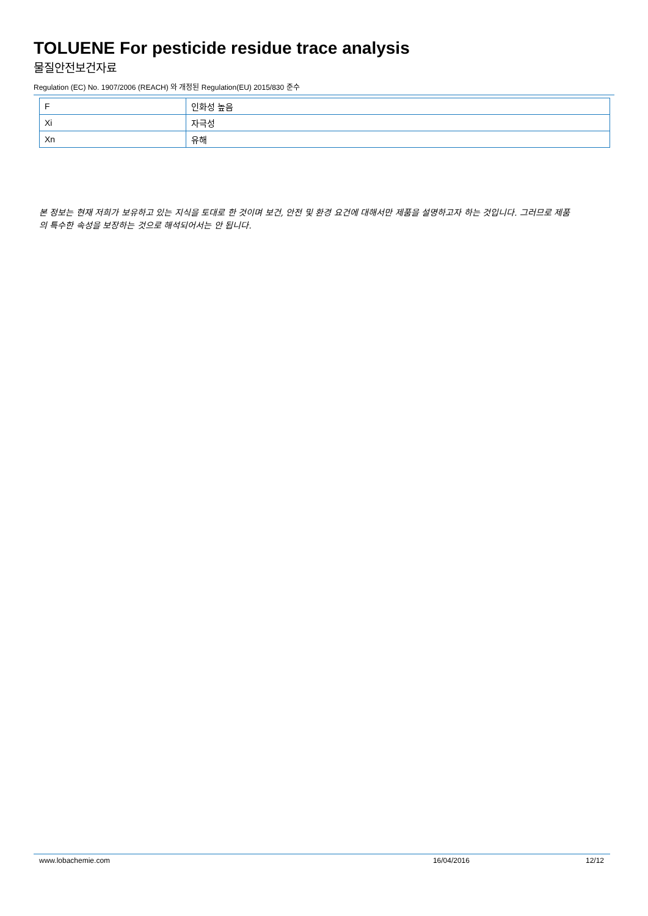TOLUENE For pesticide residue trace analysis
물질안전보건자료
Regulation (EC) No. 1907/2006 (REACH) 와 개정된 Regulation(EU) 2015/830 준수
| F | 인화성 높음 |
| Xi | 자극성 |
| Xn | 유해 |
본 정보는 현재 저희가 보유하고 있는 지식을 토대로 한 것이며 보건, 안전 및 환경 요건에 대해서만 제품을 설명하고자 하는 것입니다. 그러므로 제품의 특수한 속성을 보장하는 것으로 해석되어서는 안 됩니다.
www.lobachemie.com 16/04/2016 12/12